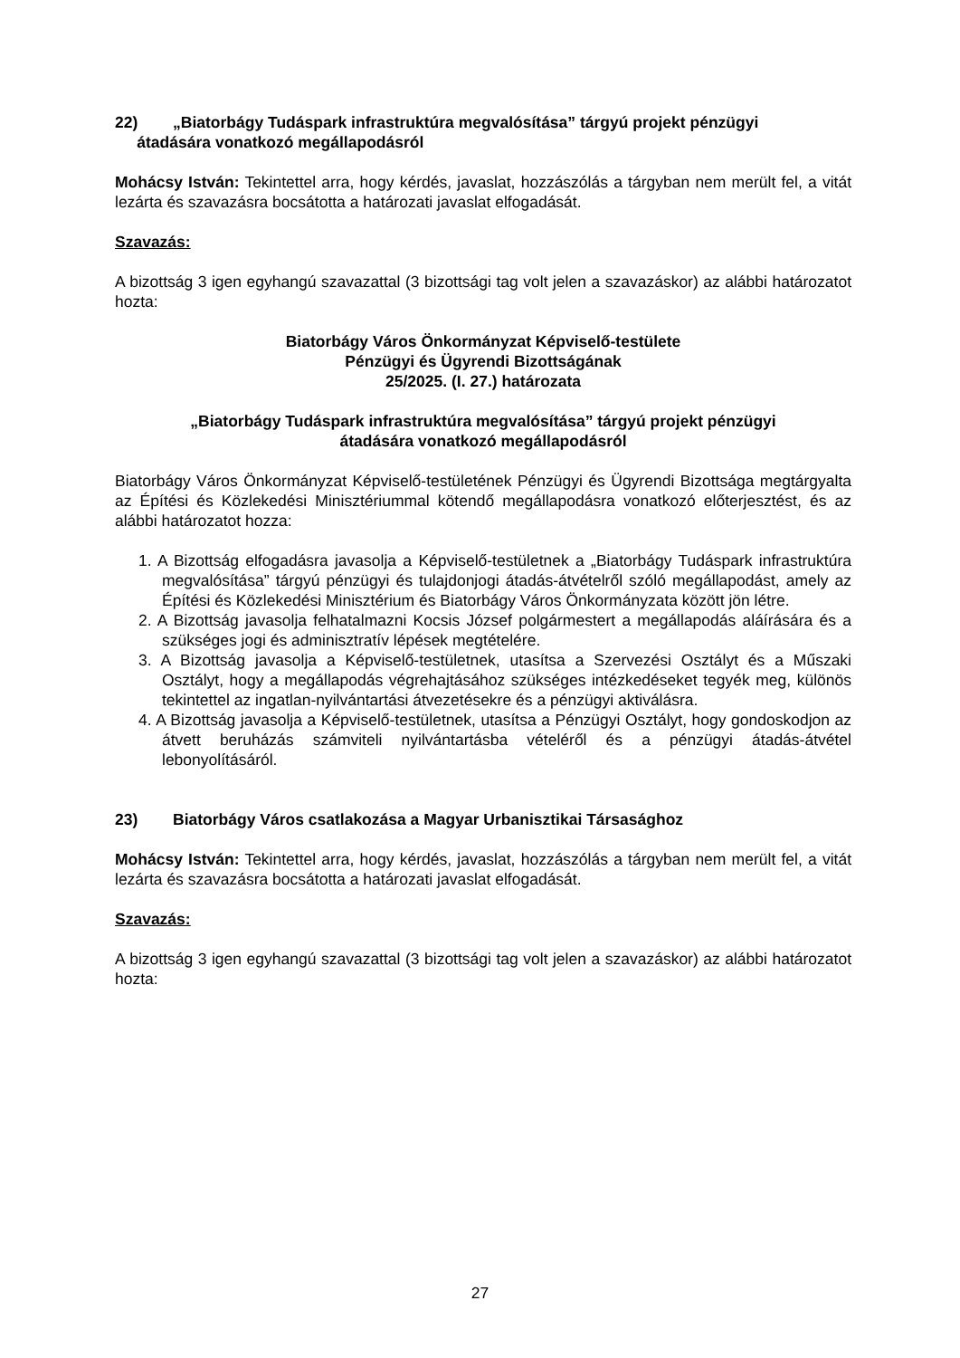22) „Biatorbágy Tudáspark infrastruktúra megvalósítása” tárgyú projekt pénzügyi
átadására vonatkozó megállapodásról
Mohácsy István: Tekintettel arra, hogy kérdés, javaslat, hozzászólás a tárgyban nem merült fel, a vitát lezárta és szavazásra bocsátotta a határozati javaslat elfogadását.
Szavazás:
A bizottság 3 igen egyhangú szavazattal (3 bizottsági tag volt jelen a szavazáskor) az alábbi határozatot hozta:
Biatorbágy Város Önkormányzat Képviselő-testülete
Pénzügyi és Ügyrendi Bizottságának
25/2025. (I. 27.) határozata
„Biatorbágy Tudáspark infrastruktúra megvalósítása” tárgyú projekt pénzügyi
átadására vonatkozó megállapodásról
Biatorbágy Város Önkormányzat Képviselő-testületének Pénzügyi és Ügyrendi Bizottsága megtárgyalta az Építési és Közlekedési Minisztériummal kötendő megállapodásra vonatkozó előterjesztést, és az alábbi határozatot hozza:
1. A Bizottság elfogadásra javasolja a Képviselő-testületnek a „Biatorbágy Tudáspark infrastruktúra megvalósítása” tárgyú pénzügyi és tulajdonjogi átadás-átvételről szóló megállapodást, amely az Építési és Közlekedési Minisztérium és Biatorbágy Város Önkormányzata között jön létre.
2. A Bizottság javasolja felhatalmazni Kocsis József polgármestert a megállapodás aláírására és a szükséges jogi és adminisztratív lépések megtételére.
3. A Bizottság javasolja a Képviselő-testületnek, utasítsa a Szervezési Osztályt és a Műszaki Osztályt, hogy a megállapodás végrehajtásához szükséges intézkedéseket tegyék meg, különös tekintettel az ingatlan-nyilvántartási átvezetésekre és a pénzügyi aktiválásra.
4. A Bizottság javasolja a Képviselő-testületnek, utasítsa a Pénzügyi Osztályt, hogy gondoskodjon az átvett beruházás számviteli nyilvántartásba vételéről és a pénzügyi átadás-átvétel lebonyolításáról.
23) Biatorbágy Város csatlakozása a Magyar Urbanisztikai Társasághoz
Mohácsy István: Tekintettel arra, hogy kérdés, javaslat, hozzászólás a tárgyban nem merült fel, a vitát lezárta és szavazásra bocsátotta a határozati javaslat elfogadását.
Szavazás:
A bizottság 3 igen egyhangú szavazattal (3 bizottsági tag volt jelen a szavazáskor) az alábbi határozatot hozta:
27